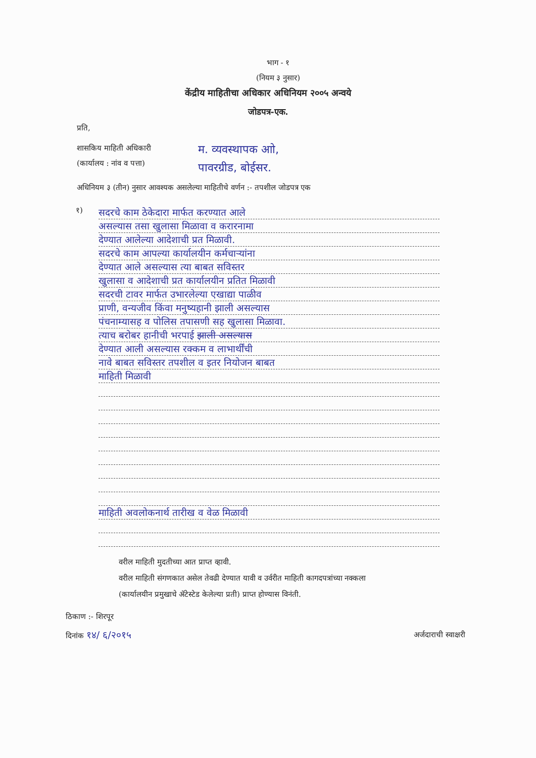भाग - १
(नियम ३ नुसार)
केंद्रीय माहितीचा अधिकार अधिनियम २००५ अन्वये
जोडपत्र-एक.
प्रति,
शासकिय माहिती अधिकारी
(कार्यालय : नांव व पत्ता)
म. व्यवस्थापक आो,
पावरग्रीड, बोईसर.
अधिनियम ३ (तीन) नुसार आवश्यक असलेल्या माहितीचे वर्णन :- तपशील जोडपत्र एक
१)
सदरचे काम ठेकेदारा मार्फत करण्यात आले
असल्यास तसा खुलासा मिळावा व करारनामा
देण्यात आलेल्या आदेशाची प्रत मिळावी.
सदरचे काम आपल्या कार्यालयीन कर्मचाऱ्यांना
देण्यात आले असल्यास त्या बाबत सविस्तर
खुलासा व आदेशाची प्रत कार्यालयीन प्रतित मिळावी
सदरची टावर मार्फत उभारलेल्या एखाद्या पाळीव
प्राणी, वन्यजीव किंवा मनुष्यहानी झाली असल्यास
पंचनाम्यासह व पोलिस तपासणी सह खुलासा मिळावा.
त्याच बरोबर हानीची भरपाई झाली असल्यास
देण्यात आली असल्यास रक्कम व लाभार्थींची
नावे बाबत सविस्तर तपशील व इतर नियोजन बाबत
माहिती मिळावी
माहिती अवलोकनार्थ तारीख व वेळ मिळावी
वरील माहिती मुदतीच्या आत प्राप्त व्हावी.
वरील माहिती संगणकात असेल तेवढी देण्यात यावी व उर्वरीत माहिती कागदपत्रांच्या नक्कला
(कार्यालयीन प्रमुखाचे ॲटेस्टेड केलेल्या प्रती) प्राप्त होण्यास विनंती.
ठिकाण :- शिरपूर
दिनांक १४/ ६/२०१५
अर्जदाराची स्वाक्षरी